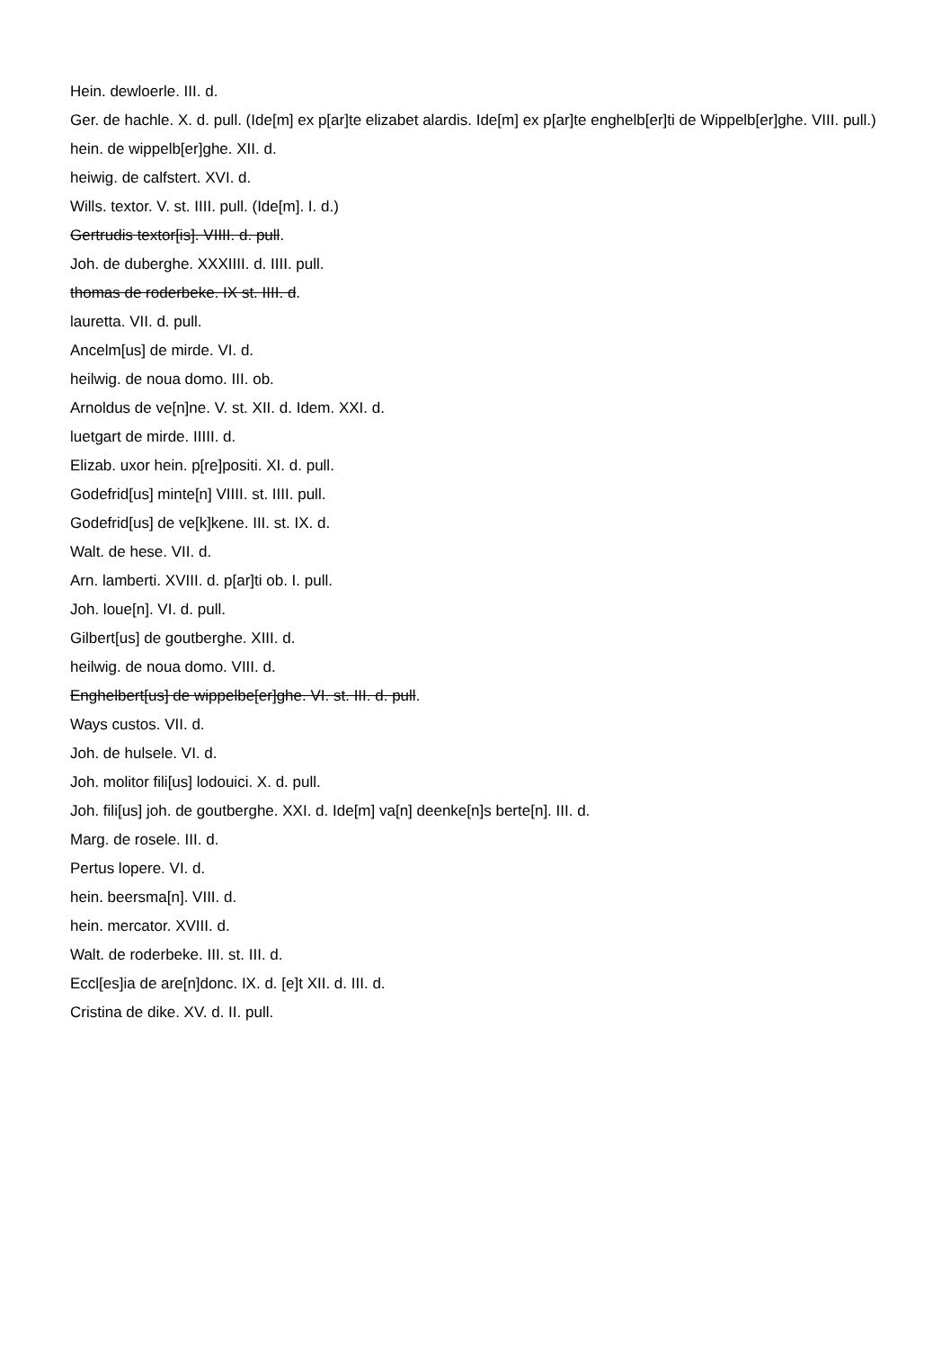Hein. dewloerle. III. d.
Ger. de hachle. X. d. pull. (Ide[m] ex p[ar]te elizabet alardis. Ide[m] ex p[ar]te enghelb[er]ti de Wippelb[er]ghe. VIII. pull.)
hein. de wippelb[er]ghe. XII. d.
heiwig. de calfstert. XVI. d.
Wills. textor. V. st. IIII. pull. (Ide[m]. I. d.)
Gertrudis textor[is]. VIIII. d. pull.
Joh. de duberghe. XXXIIII. d. IIII. pull.
thomas de roderbeke. IX st. IIII. d.
lauretta. VII. d. pull.
Ancelm[us] de mirde. VI. d.
heilwig. de noua domo. III. ob.
Arnoldus de ve[n]ne. V. st. XII. d. Idem. XXI. d.
luetgart de mirde. IIIII. d.
Elizab. uxor hein. p[re]positi. XI. d. pull.
Godefrid[us] minte[n] VIIII. st. IIII. pull.
Godefrid[us] de ve[k]kene. III. st. IX. d.
Walt. de hese. VII. d.
Arn. lamberti. XVIII. d. p[ar]ti ob. I. pull.
Joh. loue[n]. VI. d. pull.
Gilbert[us] de goutberghe. XIII. d.
heilwig. de noua domo. VIII. d.
Enghelbert[us] de wippelbe[er]ghe. VI. st. III. d. pull.
Ways custos. VII. d.
Joh. de hulsele. VI. d.
Joh. molitor fili[us] lodouici. X. d. pull.
Joh. fili[us] joh. de goutberghe. XXI. d. Ide[m] va[n] deenke[n]s berte[n]. III. d.
Marg. de rosele. III. d.
Pertus lopere. VI. d.
hein. beersma[n]. VIII. d.
hein. mercator. XVIII. d.
Walt. de roderbeke. III. st. III. d.
Eccl[es]ia de are[n]donc. IX. d. [e]t XII. d. III. d.
Cristina de dike. XV. d. II. pull.